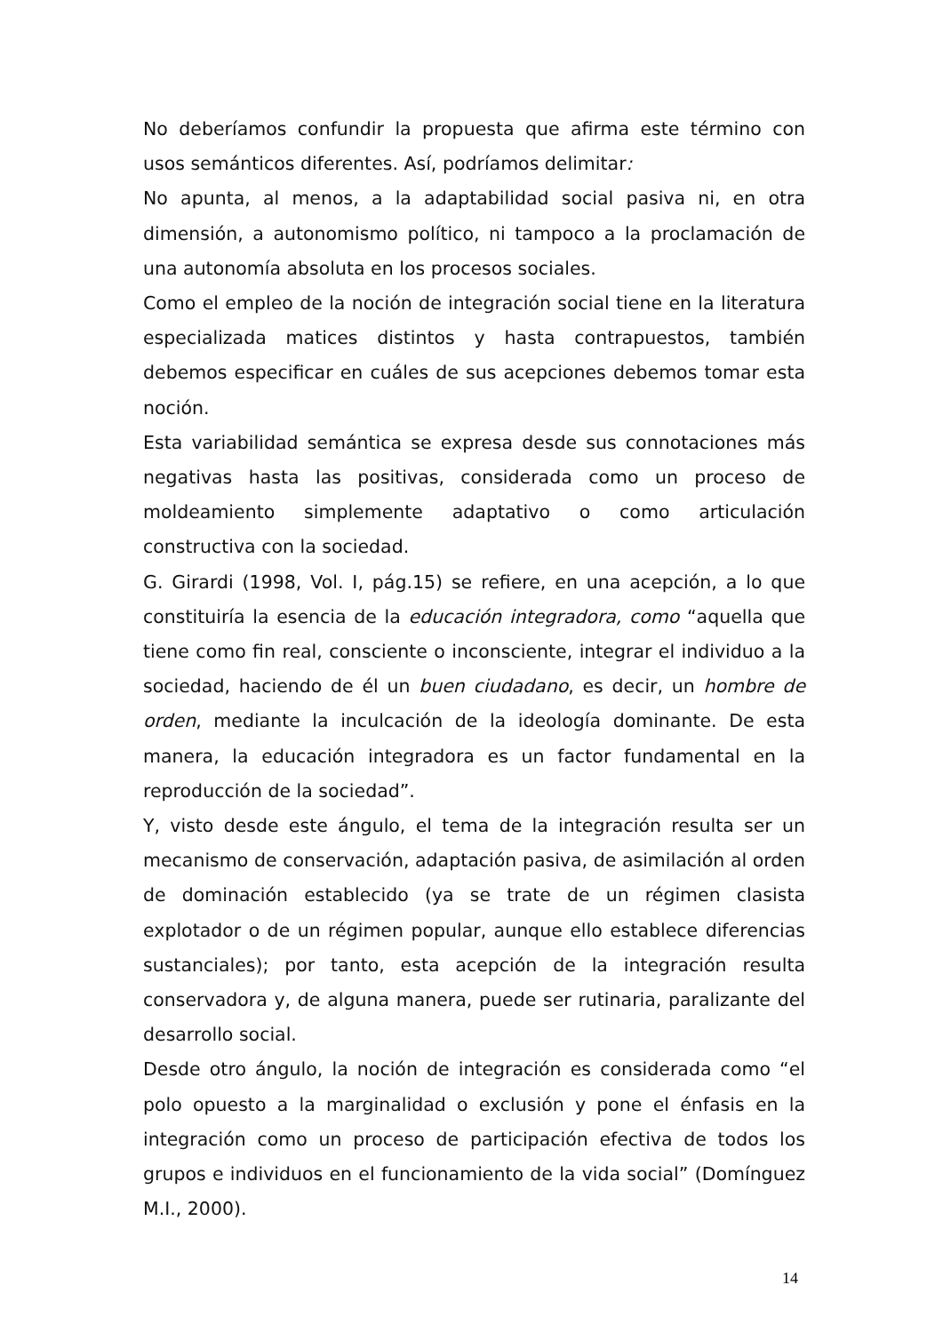No deberíamos confundir la propuesta que afirma este término con usos semánticos diferentes. Así, podríamos delimitar:
No apunta, al menos, a la adaptabilidad social pasiva ni, en otra dimensión, a autonomismo político, ni tampoco a la proclamación de una autonomía absoluta en los procesos sociales.
Como el empleo de la noción de integración social tiene en la literatura especializada matices distintos y hasta contrapuestos, también debemos especificar en cuáles de sus acepciones debemos tomar esta noción.
Esta variabilidad semántica se expresa desde sus connotaciones más negativas hasta las positivas, considerada como un proceso de moldeamiento simplemente adaptativo o como articulación constructiva con la sociedad.
G. Girardi (1998, Vol. I, pág.15) se refiere, en una acepción, a lo que constituiría la esencia de la educación integradora, como “aquella que tiene como fin real, consciente o inconsciente, integrar el individuo a la sociedad, haciendo de él un buen ciudadano, es decir, un hombre de orden, mediante la inculcación de la ideología dominante. De esta manera, la educación integradora es un factor fundamental en la reproducción de la sociedad”.
Y, visto desde este ángulo, el tema de la integración resulta ser un mecanismo de conservación, adaptación pasiva, de asimilación al orden de dominación establecido (ya se trate de un régimen clasista explotador o de un régimen popular, aunque ello establece diferencias sustanciales); por tanto, esta acepción de la integración resulta conservadora y, de alguna manera, puede ser rutinaria, paralizante del desarrollo social.
Desde otro ángulo, la noción de integración es considerada como “el polo opuesto a la marginalidad o exclusión y pone el énfasis en la integración como un proceso de participación efectiva de todos los grupos e individuos en el funcionamiento de la vida social” (Domínguez M.I., 2000).
14